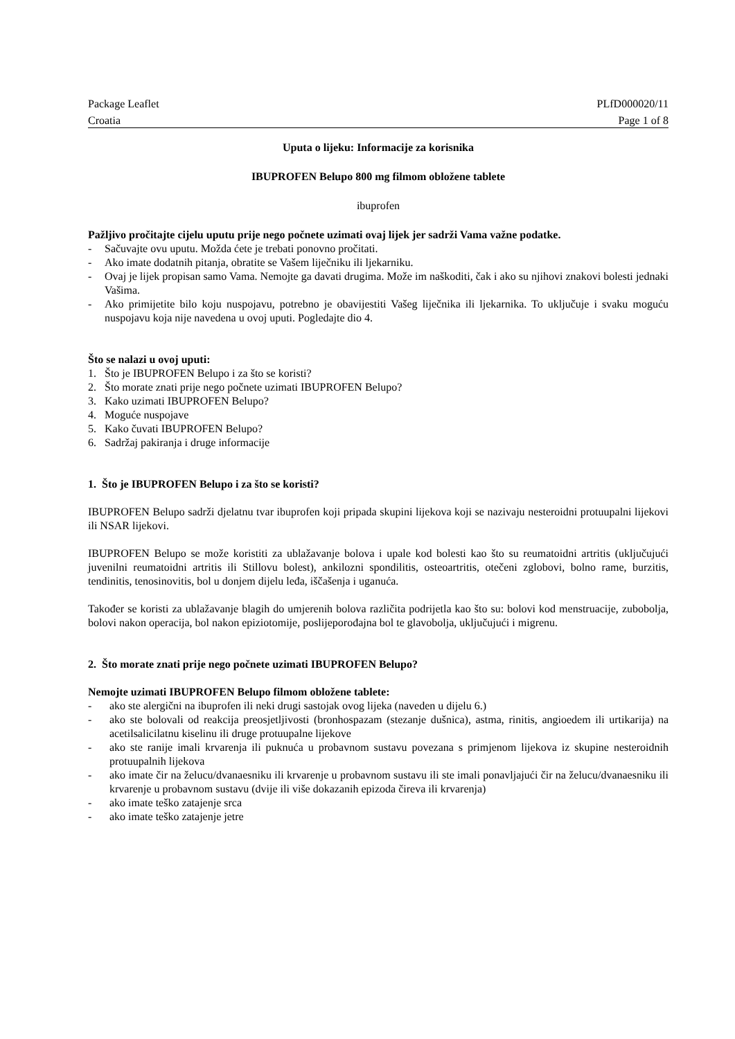Package Leaflet PLfD000020/11
Croatia Page 1 of 8
Uputa o lijeku: Informacije za korisnika
IBUPROFEN Belupo 800 mg filmom obložene tablete
ibuprofen
Pažljivo pročitajte cijelu uputu prije nego počnete uzimati ovaj lijek jer sadrži Vama važne podatke.
- Sačuvajte ovu uputu. Možda ćete je trebati ponovno pročitati.
- Ako imate dodatnih pitanja, obratite se Vašem liječniku ili ljekarniku.
- Ovaj je lijek propisan samo Vama. Nemojte ga davati drugima. Može im naškoditi, čak i ako su njihovi znakovi bolesti jednaki Vašima.
- Ako primijetite bilo koju nuspojavu, potrebno je obavijestiti Vašeg liječnika ili ljekarnika. To uključuje i svaku moguću nuspojavu koja nije navedena u ovoj uputi. Pogledajte dio 4.
Što se nalazi u ovoj uputi:
1. Što je IBUPROFEN Belupo i za što se koristi?
2. Što morate znati prije nego počnete uzimati IBUPROFEN Belupo?
3. Kako uzimati IBUPROFEN Belupo?
4. Moguće nuspojave
5. Kako čuvati IBUPROFEN Belupo?
6. Sadržaj pakiranja i druge informacije
1. Što je IBUPROFEN Belupo i za što se koristi?
IBUPROFEN Belupo sadrži djelatnu tvar ibuprofen koji pripada skupini lijekova koji se nazivaju nesteroidni protuupalni lijekovi ili NSAR lijekovi.
IBUPROFEN Belupo se može koristiti za ublažavanje bolova i upale kod bolesti kao što su reumatoidni artritis (uključujući juvenilni reumatoidni artritis ili Stillovu bolest), ankilozni spondilitis, osteoartritis, otečeni zglobovi, bolno rame, burzitis, tendinitis, tenosinovitis, bol u donjem dijelu leđa, iščašenja i uganuća.
Također se koristi za ublažavanje blagih do umjerenih bolova različita podrijetla kao što su: bolovi kod menstruacije, zubobolja, bolovi nakon operacija, bol nakon epiziotomije, poslijeporođajna bol te glavobolja, uključujući i migrenu.
2. Što morate znati prije nego počnete uzimati IBUPROFEN Belupo?
Nemojte uzimati IBUPROFEN Belupo filmom obložene tablete:
- ako ste alergični na ibuprofen ili neki drugi sastojak ovog lijeka (naveden u dijelu 6.)
- ako ste bolovali od reakcija preosjetljivosti (bronhospazam (stezanje dušnica), astma, rinitis, angioedem ili urtikarija) na acetilsalicilatnu kiselinu ili druge protuupalne lijekove
- ako ste ranije imali krvarenja ili puknuća u probavnom sustavu povezana s primjenom lijekova iz skupine nesteroidnih protuupalnih lijekova
- ako imate čir na želucu/dvanaesniku ili krvarenje u probavnom sustavu ili ste imali ponavljajući čir na želucu/dvanaesniku ili krvarenje u probavnom sustavu (dvije ili više dokazanih epizoda čireva ili krvarenja)
- ako imate teško zatajenje srca
- ako imate teško zatajenje jetre